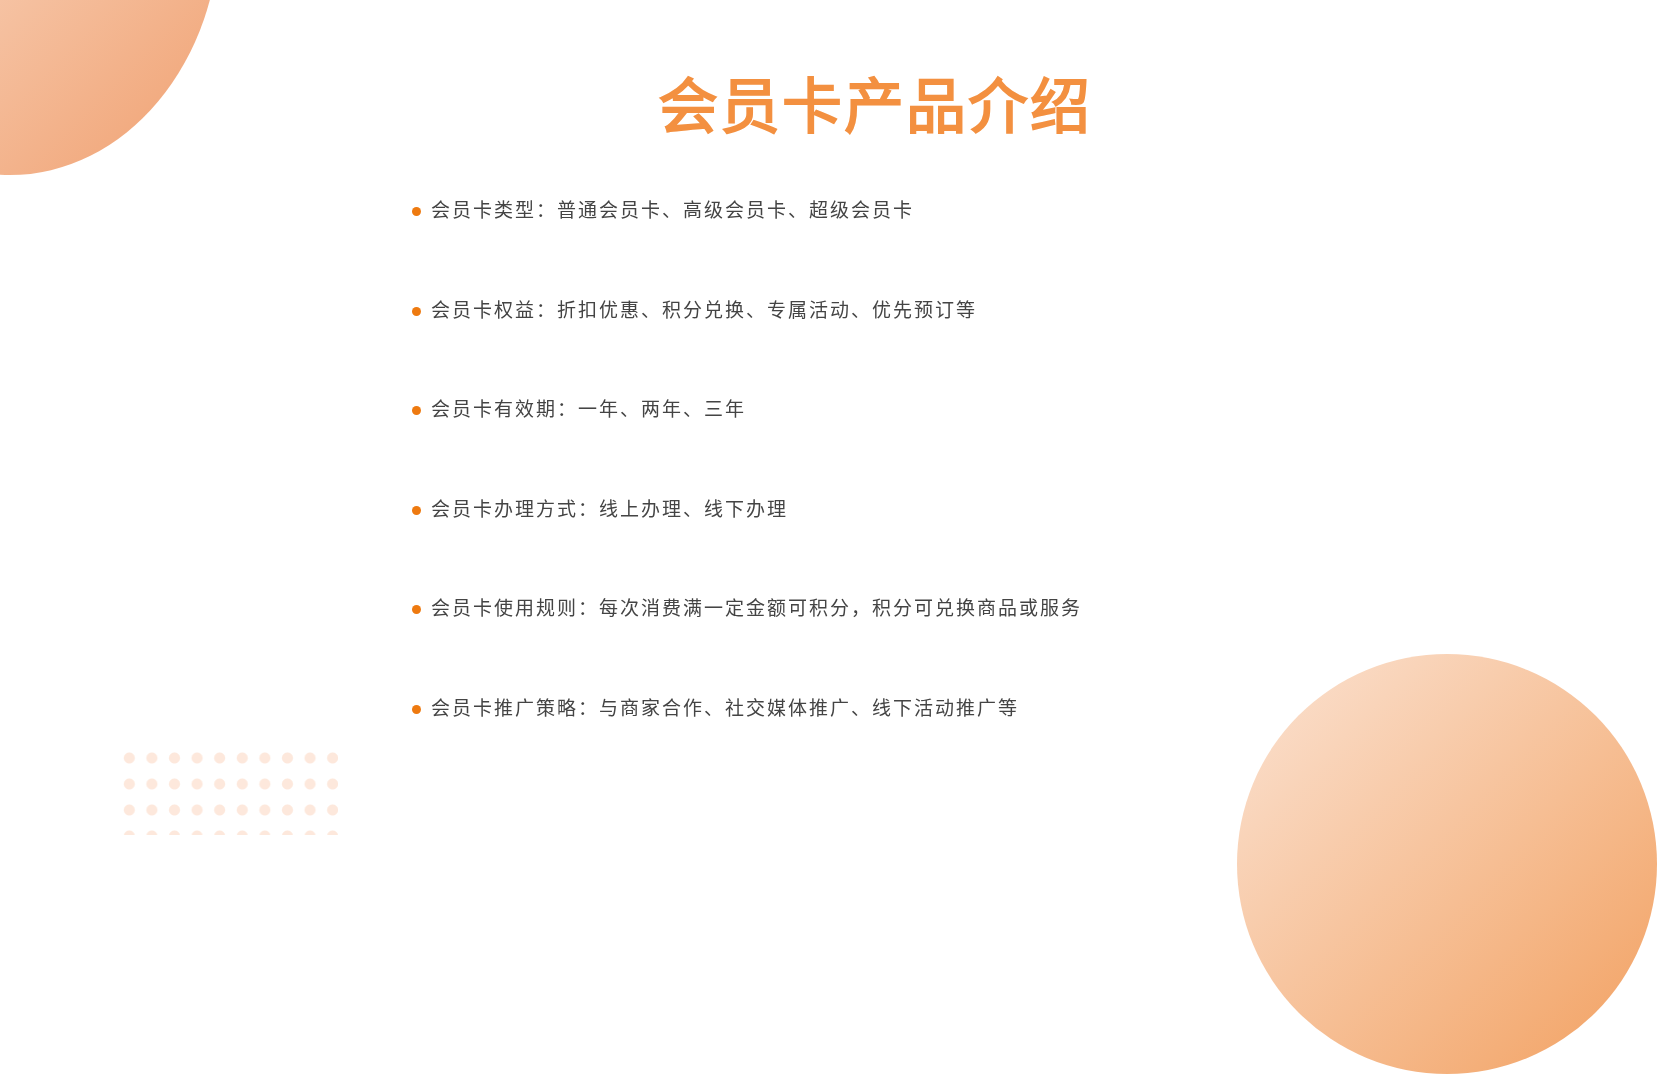会员卡产品介绍
会员卡类型：普通会员卡、高级会员卡、超级会员卡
会员卡权益：折扣优惠、积分兑换、专属活动、优先预订等
会员卡有效期：一年、两年、三年
会员卡办理方式：线上办理、线下办理
会员卡使用规则：每次消费满一定金额可积分，积分可兑换商品或服务
会员卡推广策略：与商家合作、社交媒体推广、线下活动推广等